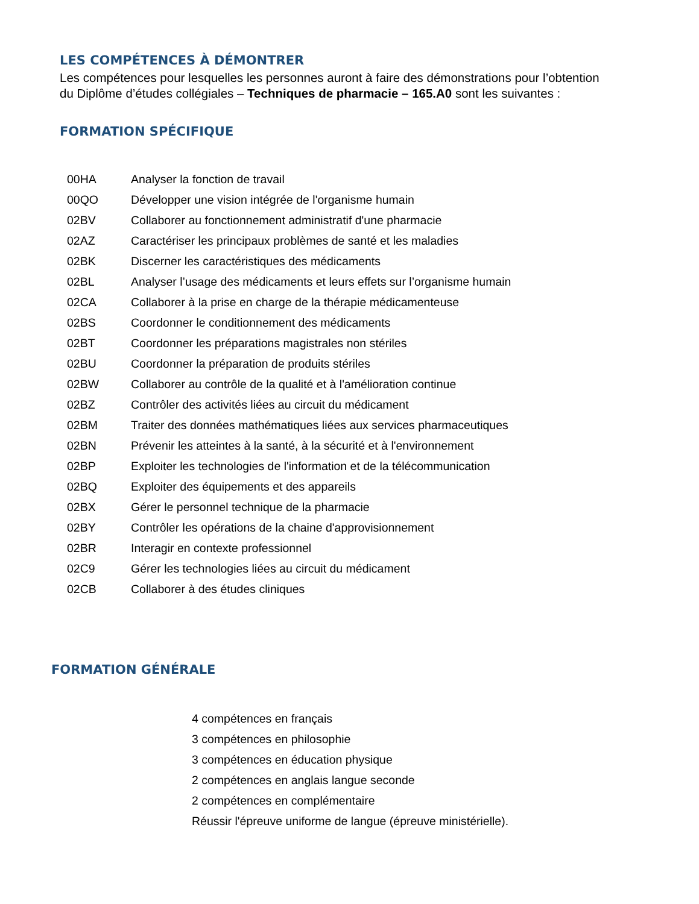LES COMPÉTENCES À DÉMONTRER
Les compétences pour lesquelles les personnes auront à faire des démonstrations pour l’obtention du Diplôme d’études collégiales – Techniques de pharmacie – 165.A0 sont les suivantes :
FORMATION SPÉCIFIQUE
| 00HA | Analyser la fonction de travail |
| 00QO | Développer une vision intégrée de l'organisme humain |
| 02BV | Collaborer au fonctionnement administratif d'une pharmacie |
| 02AZ | Caractériser les principaux problèmes de santé et les maladies |
| 02BK | Discerner les caractéristiques des médicaments |
| 02BL | Analyser l’usage des médicaments et leurs effets sur l’organisme humain |
| 02CA | Collaborer à la prise en charge de la thérapie médicamenteuse |
| 02BS | Coordonner le conditionnement des médicaments |
| 02BT | Coordonner les préparations magistrales non stériles |
| 02BU | Coordonner la préparation de produits stériles |
| 02BW | Collaborer au contrôle de la qualité et à l'amélioration continue |
| 02BZ | Contrôler des activités liées au circuit du médicament |
| 02BM | Traiter des données mathématiques liées aux services pharmaceutiques |
| 02BN | Prévenir les atteintes à la santé, à la sécurité et à l'environnement |
| 02BP | Exploiter les technologies de l'information et de la télécommunication |
| 02BQ | Exploiter des équipements et des appareils |
| 02BX | Gérer le personnel technique de la pharmacie |
| 02BY | Contrôler les opérations de la chaine d'approvisionnement |
| 02BR | Interagir en contexte professionnel |
| 02C9 | Gérer les technologies liées au circuit du médicament |
| 02CB | Collaborer à des études cliniques |
FORMATION GÉNÉRALE
4 compétences en français
3 compétences en philosophie
3 compétences en éducation physique
2 compétences en anglais langue seconde
2 compétences en complémentaire
Réussir l'épreuve uniforme de langue (épreuve ministérielle).